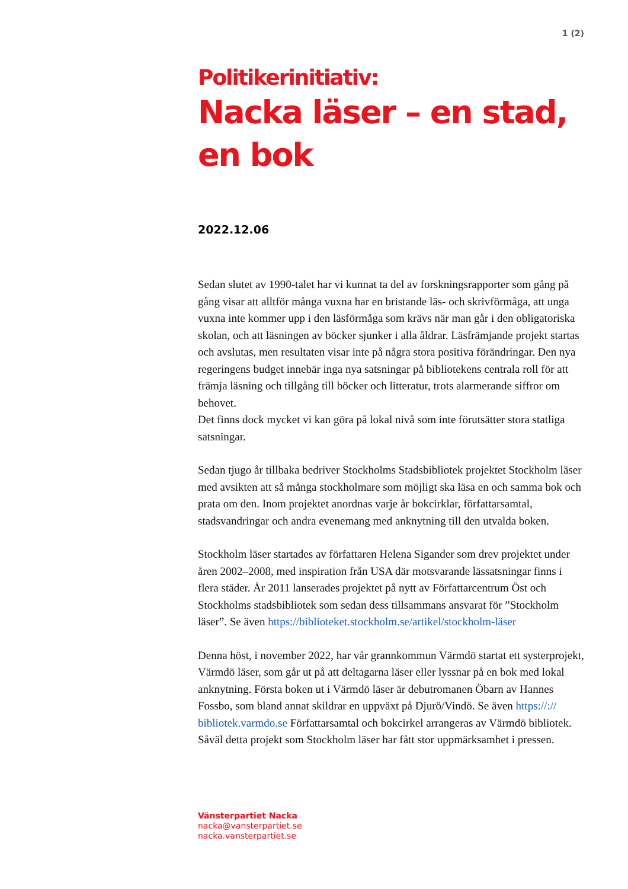1 (2)
Politikerinitiativ:
Nacka läser – en stad, en bok
2022.12.06
Sedan slutet av 1990-talet har vi kunnat ta del av forskningsrapporter som gång på gång visar att alltför många vuxna har en bristande läs- och skrivförmåga, att unga vuxna inte kommer upp i den läsförmåga som krävs när man går i den obligatoriska skolan, och att läsningen av böcker sjunker i alla åldrar. Läsfrämjande projekt startas och avslutas, men resultaten visar inte på några stora positiva förändringar. Den nya regeringens budget innebär inga nya satsningar på bibliotekens centrala roll för att främja läsning och tillgång till böcker och litteratur, trots alarmerande siffror om behovet.
Det finns dock mycket vi kan göra på lokal nivå som inte förutsätter stora statliga satsningar.
Sedan tjugo år tillbaka bedriver Stockholms Stadsbibliotek projektet Stockholm läser med avsikten att så många stockholmare som möjligt ska läsa en och samma bok och prata om den. Inom projektet anordnas varje år bokcirklar, författarsamtal, stadsvandringar och andra evenemang med anknytning till den utvalda boken.
Stockholm läser startades av författaren Helena Sigander som drev projektet under åren 2002–2008, med inspiration från USA där motsvarande lässatsningar finns i flera städer. År 2011 lanserades projektet på nytt av Författarcentrum Öst och Stockholms stadsbibliotek som sedan dess tillsammans ansvarat för ”Stockholm läser”. Se även https://biblioteket.stockholm.se/artikel/stockholm-läser
Denna höst, i november 2022, har vår grannkommun Värmdö startat ett systerprojekt, Värmdö läser, som går ut på att deltagarna läser eller lyssnar på en bok med lokal anknytning. Första boken ut i Värmdö läser är debutromanen Öbarn av Hannes Fossbo, som bland annat skildrar en uppväxt på Djurö/Vindö. Se även https://:// bibliotek.varmdo.se Författarsamtal och bokcirkel arrangeras av Värmdö bibliotek. Såväl detta projekt som Stockholm läser har fått stor uppmärksamhet i pressen.
Vänsterpartiet Nacka
nacka@vansterpartiet.se
nacka.vansterpartiet.se